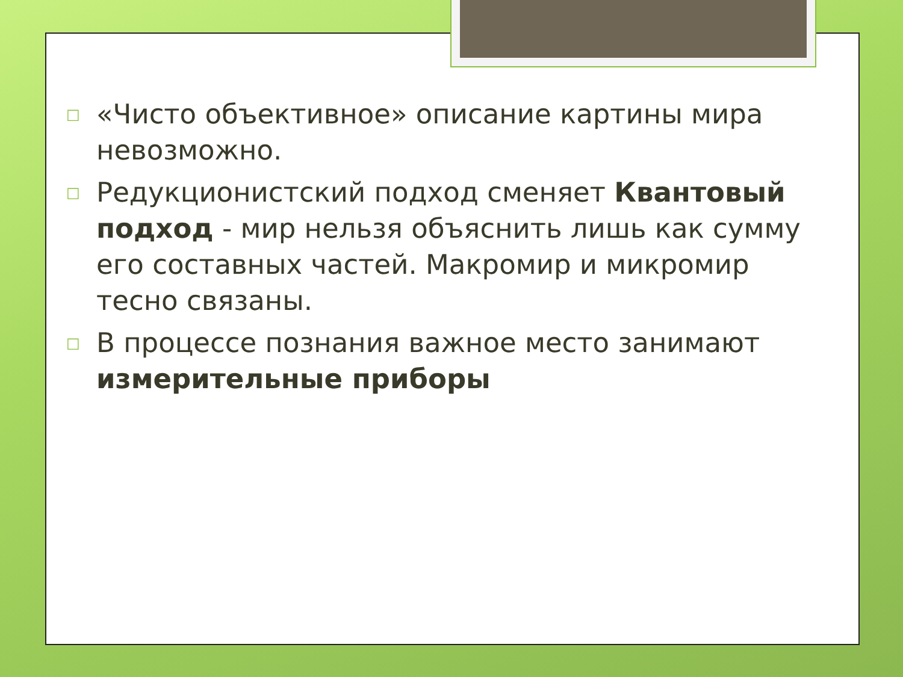□ «Чисто объективное» описание картины мира невозможно.
□ Редукционистский подход сменяет Квантовый подход - мир нельзя объяснить лишь как сумму его составных частей. Макромир и микромир тесно связаны.
□ В процессе познания важное место занимают измерительные приборы